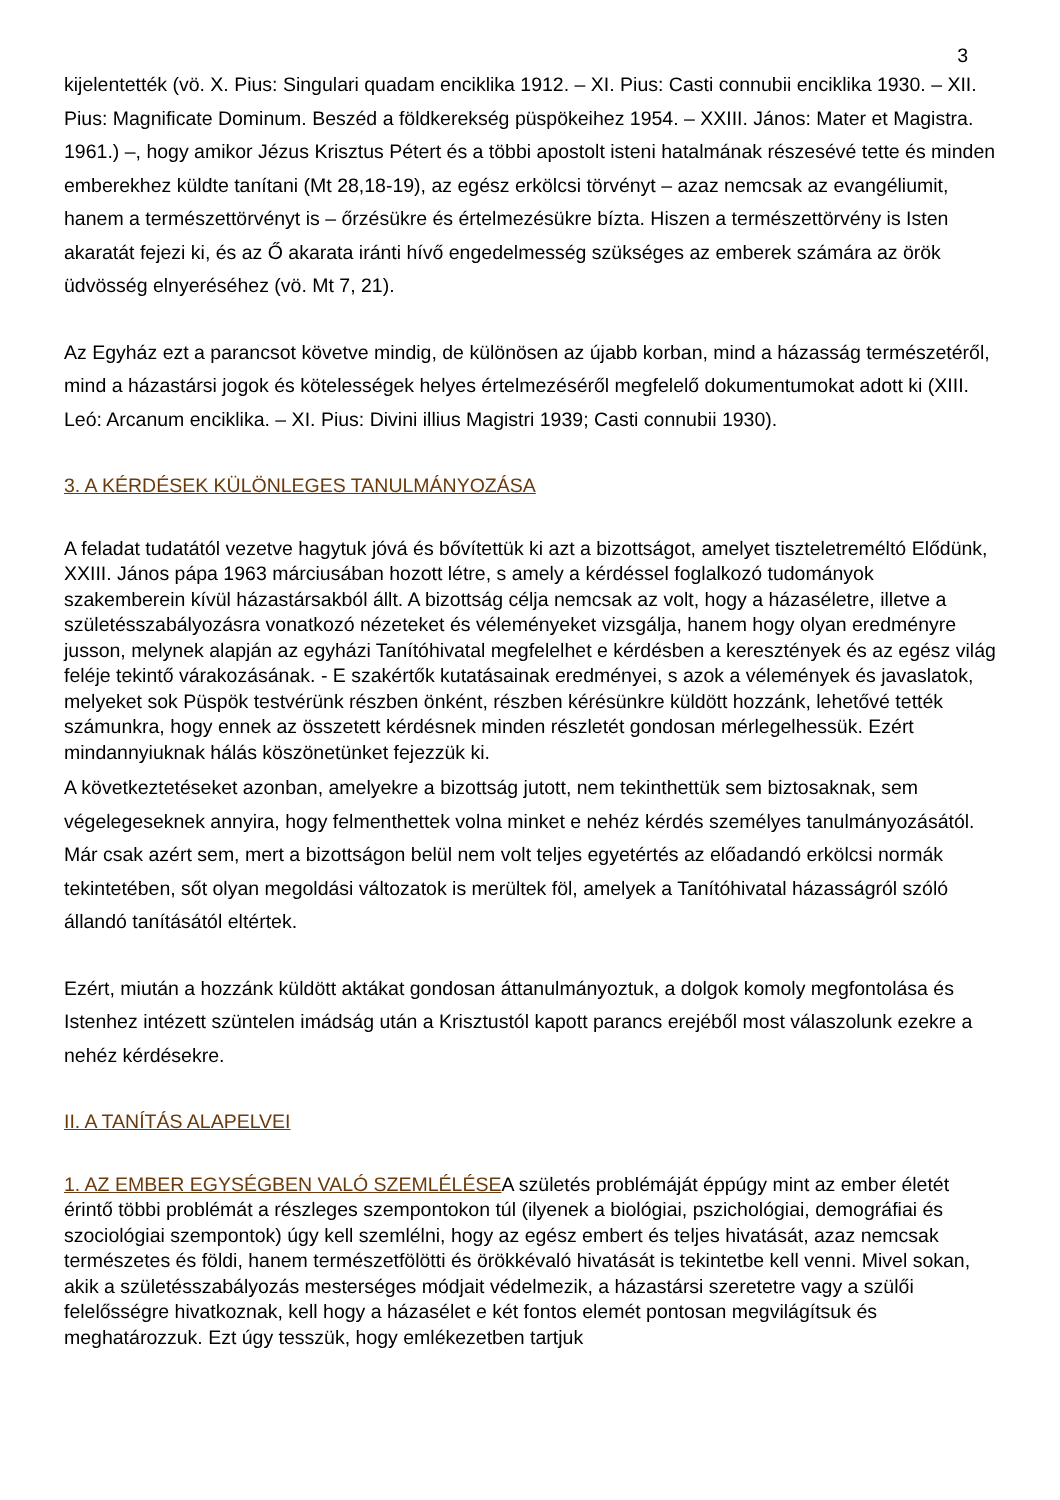3
kijelentették (vö. X. Pius: Singulari quadam enciklika 1912. – XI. Pius: Casti connubii enciklika 1930. – XII. Pius: Magnificate Dominum. Beszéd a földkerekség püspökeihez 1954. – XXIII. János: Mater et Magistra. 1961.) –, hogy amikor Jézus Krisztus Pétert és a többi apostolt isteni hatalmának részesévé tette és minden emberekhez küldte tanítani (Mt 28,18-19), az egész erkölcsi törvényt – azaz nemcsak az evangéliumit, hanem a természettörvényt is – őrzésükre és értelmezésükre bízta. Hiszen a természettörvény is Isten akaratát fejezi ki, és az Ő akarata iránti hívő engedelmesség szükséges az emberek számára az örök üdvösség elnyeréséhez (vö. Mt 7, 21).
Az Egyház ezt a parancsot követve mindig, de különösen az újabb korban, mind a házasság természetéről, mind a házastársi jogok és kötelességek helyes értelmezéséről megfelelő dokumentumokat adott ki (XIII. Leó: Arcanum enciklika. – XI. Pius: Divini illius Magistri 1939; Casti connubii 1930).
3. A KÉRDÉSEK KÜLÖNLEGES TANULMÁNYOZÁSA
A feladat tudatától vezetve hagytuk jóvá és bővítettük ki azt a bizottságot, amelyet tiszteletreméltó Elődünk, XXIII. János pápa 1963 márciusában hozott létre, s amely a kérdéssel foglalkozó tudományok szakemberein kívül házastársakból állt. A bizottság célja nemcsak az volt, hogy a házaséletre, illetve a születésszabályozásra vonatkozó nézeteket és véleményeket vizsgálja, hanem hogy olyan eredményre jusson, melynek alapján az egyházi Tanítóhivatal megfelelhet e kérdésben a keresztények és az egész világ feléje tekintő várakozásának. - E szakértők kutatásainak eredményei, s azok a vélemények és javaslatok, melyeket sok Püspök testvérünk részben önként, részben kérésünkre küldött hozzánk, lehetővé tették számunkra, hogy ennek az összetett kérdésnek minden részletét gondosan mérlegelhessük. Ezért mindannyiuknak hálás köszönetünket fejezzük ki.
A következtetéseket azonban, amelyekre a bizottság jutott, nem tekinthettük sem biztosaknak, sem végelegeseknek annyira, hogy felmenthettek volna minket e nehéz kérdés személyes tanulmányozásától. Már csak azért sem, mert a bizottságon belül nem volt teljes egyetértés az előadandó erkölcsi normák tekintetében, sőt olyan megoldási változatok is merültek föl, amelyek a Tanítóhivatal házasságról szóló állandó tanításától eltértek.
Ezért, miután a hozzánk küldött aktákat gondosan áttanulmányoztuk, a dolgok komoly megfontolása és Istenhez intézett szüntelen imádság után a Krisztustól kapott parancs erejéből most válaszolunk ezekre a nehéz kérdésekre.
II. A TANÍTÁS ALAPELVEI
1. AZ EMBER EGYSÉGBEN VALÓ SZEMLÉLÉSEA születés problémáját éppúgy mint az ember életét érintő többi problémát a részleges szempontokon túl (ilyenek a biológiai, pszichológiai, demográfiai és szociológiai szempontok) úgy kell szemlélni, hogy az egész embert és teljes hivatását, azaz nemcsak természetes és földi, hanem természetfölötti és örökkévaló hivatását is tekintetbe kell venni. Mivel sokan, akik a születésszabályozás mesterséges módjait védelmezik, a házastársi szeretetre vagy a szülői felelősségre hivatkoznak, kell hogy a házasélet e két fontos elemét pontosan megvilágítsuk és meghatározzuk. Ezt úgy tesszük, hogy emlékezetben tartjuk